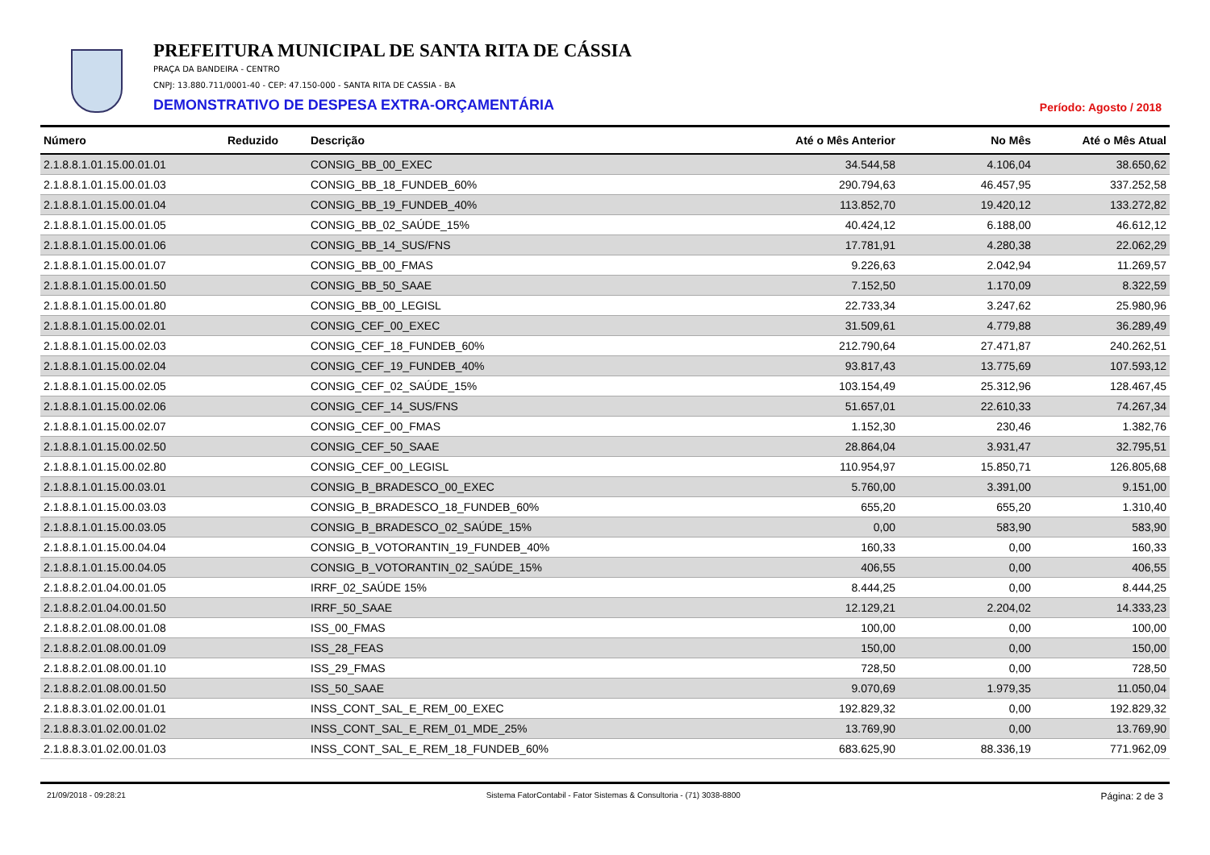PREFEITURA MUNICIPAL DE SANTA RITA DE CÁSSIA
PRAÇA DA BANDEIRA - CENTRO
CNPJ: 13.880.711/0001-40 - CEP: 47.150-000 - SANTA RITA DE CASSIA - BA
DEMONSTRATIVO DE DESPESA EXTRA-ORÇAMENTÁRIA Período: Agosto / 2018
| Número | Reduzido | Descrição | Até o Mês Anterior | No Mês | Até o Mês Atual |
| --- | --- | --- | --- | --- | --- |
| 2.1.8.8.1.01.15.00.01.01 | | CONSIG_BB_00_EXEC | 34.544,58 | 4.106,04 | 38.650,62 |
| 2.1.8.8.1.01.15.00.01.03 | | CONSIG_BB_18_FUNDEB_60% | 290.794,63 | 46.457,95 | 337.252,58 |
| 2.1.8.8.1.01.15.00.01.04 | | CONSIG_BB_19_FUNDEB_40% | 113.852,70 | 19.420,12 | 133.272,82 |
| 2.1.8.8.1.01.15.00.01.05 | | CONSIG_BB_02_SAÚDE_15% | 40.424,12 | 6.188,00 | 46.612,12 |
| 2.1.8.8.1.01.15.00.01.06 | | CONSIG_BB_14_SUS/FNS | 17.781,91 | 4.280,38 | 22.062,29 |
| 2.1.8.8.1.01.15.00.01.07 | | CONSIG_BB_00_FMAS | 9.226,63 | 2.042,94 | 11.269,57 |
| 2.1.8.8.1.01.15.00.01.50 | | CONSIG_BB_50_SAAE | 7.152,50 | 1.170,09 | 8.322,59 |
| 2.1.8.8.1.01.15.00.01.80 | | CONSIG_BB_00_LEGISL | 22.733,34 | 3.247,62 | 25.980,96 |
| 2.1.8.8.1.01.15.00.02.01 | | CONSIG_CEF_00_EXEC | 31.509,61 | 4.779,88 | 36.289,49 |
| 2.1.8.8.1.01.15.00.02.03 | | CONSIG_CEF_18_FUNDEB_60% | 212.790,64 | 27.471,87 | 240.262,51 |
| 2.1.8.8.1.01.15.00.02.04 | | CONSIG_CEF_19_FUNDEB_40% | 93.817,43 | 13.775,69 | 107.593,12 |
| 2.1.8.8.1.01.15.00.02.05 | | CONSIG_CEF_02_SAÚDE_15% | 103.154,49 | 25.312,96 | 128.467,45 |
| 2.1.8.8.1.01.15.00.02.06 | | CONSIG_CEF_14_SUS/FNS | 51.657,01 | 22.610,33 | 74.267,34 |
| 2.1.8.8.1.01.15.00.02.07 | | CONSIG_CEF_00_FMAS | 1.152,30 | 230,46 | 1.382,76 |
| 2.1.8.8.1.01.15.00.02.50 | | CONSIG_CEF_50_SAAE | 28.864,04 | 3.931,47 | 32.795,51 |
| 2.1.8.8.1.01.15.00.02.80 | | CONSIG_CEF_00_LEGISL | 110.954,97 | 15.850,71 | 126.805,68 |
| 2.1.8.8.1.01.15.00.03.01 | | CONSIG_B_BRADESCO_00_EXEC | 5.760,00 | 3.391,00 | 9.151,00 |
| 2.1.8.8.1.01.15.00.03.03 | | CONSIG_B_BRADESCO_18_FUNDEB_60% | 655,20 | 655,20 | 1.310,40 |
| 2.1.8.8.1.01.15.00.03.05 | | CONSIG_B_BRADESCO_02_SAÚDE_15% | 0,00 | 583,90 | 583,90 |
| 2.1.8.8.1.01.15.00.04.04 | | CONSIG_B_VOTORANTIN_19_FUNDEB_40% | 160,33 | 0,00 | 160,33 |
| 2.1.8.8.1.01.15.00.04.05 | | CONSIG_B_VOTORANTIN_02_SAÚDE_15% | 406,55 | 0,00 | 406,55 |
| 2.1.8.8.2.01.04.00.01.05 | | IRRF_02_SAÚDE 15% | 8.444,25 | 0,00 | 8.444,25 |
| 2.1.8.8.2.01.04.00.01.50 | | IRRF_50_SAAE | 12.129,21 | 2.204,02 | 14.333,23 |
| 2.1.8.8.2.01.08.00.01.08 | | ISS_00_FMAS | 100,00 | 0,00 | 100,00 |
| 2.1.8.8.2.01.08.00.01.09 | | ISS_28_FEAS | 150,00 | 0,00 | 150,00 |
| 2.1.8.8.2.01.08.00.01.10 | | ISS_29_FMAS | 728,50 | 0,00 | 728,50 |
| 2.1.8.8.2.01.08.00.01.50 | | ISS_50_SAAE | 9.070,69 | 1.979,35 | 11.050,04 |
| 2.1.8.8.3.01.02.00.01.01 | | INSS_CONT_SAL_E_REM_00_EXEC | 192.829,32 | 0,00 | 192.829,32 |
| 2.1.8.8.3.01.02.00.01.02 | | INSS_CONT_SAL_E_REM_01_MDE_25% | 13.769,90 | 0,00 | 13.769,90 |
| 2.1.8.8.3.01.02.00.01.03 | | INSS_CONT_SAL_E_REM_18_FUNDEB_60% | 683.625,90 | 88.336,19 | 771.962,09 |
21/09/2018 - 09:28:21 Sistema FatorContabil - Fator Sistemas & Consultoria - (71) 3038-8800 Página: 2 de 3